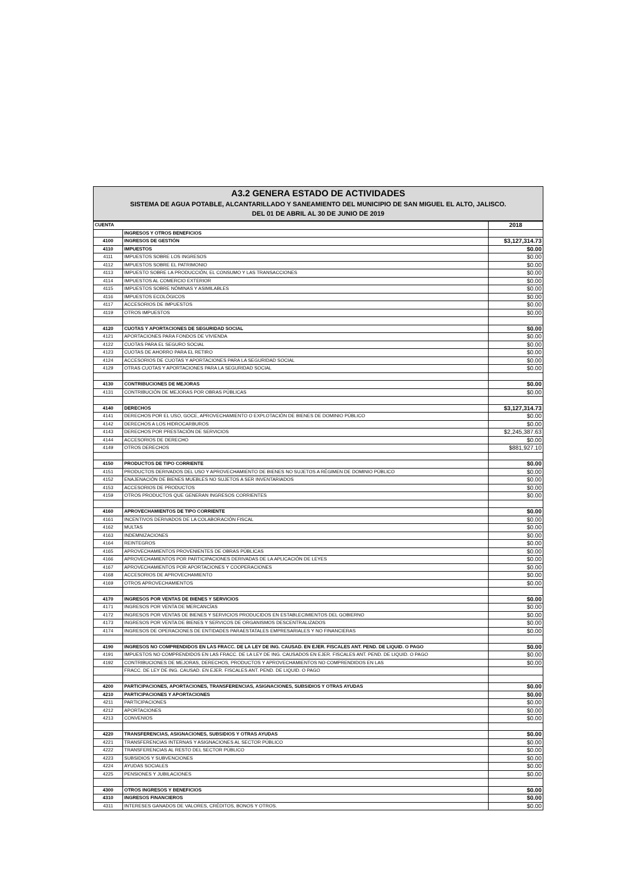A3.2 GENERA ESTADO DE ACTIVIDADES
SISTEMA DE AGUA POTABLE, ALCANTARILLADO Y SANEAMIENTO DEL MUNICIPIO DE SAN MIGUEL EL ALTO, JALISCO.
DEL 01 DE ABRIL AL 30 DE JUNIO DE 2019
| CUENTA | | 2018 |
| --- | --- | --- |
| | INGRESOS Y OTROS BENEFICIOS | |
| 4100 | INGRESOS DE GESTIÓN | $3,127,314.73 |
| 4110 | IMPUESTOS | $0.00 |
| 4111 | IMPUESTOS SOBRE LOS INGRESOS | $0.00 |
| 4112 | IMPUESTOS SOBRE EL PATRIMONIO | $0.00 |
| 4113 | IMPUESTO SOBRE LA PRODUCCIÓN, EL CONSUMO Y LAS TRANSACCIONES | $0.00 |
| 4114 | IMPUESTOS AL COMERCIO EXTERIOR | $0.00 |
| 4115 | IMPUESTOS SOBRE NÓMINAS Y ASIMILABLES | $0.00 |
| 4116 | IMPUESTOS ECOLÓGICOS | $0.00 |
| 4117 | ACCESORIOS DE IMPUESTOS | $0.00 |
| 4119 | OTROS IMPUESTOS | $0.00 |
| 4120 | CUOTAS Y APORTACIONES DE SEGURIDAD SOCIAL | $0.00 |
| 4121 | APORTACIONES PARA FONDOS DE VIVIENDA | $0.00 |
| 4122 | CUOTAS PARA EL SEGURO SOCIAL | $0.00 |
| 4123 | CUOTAS DE AHORRO PARA EL RETIRO | $0.00 |
| 4124 | ACCESORIOS DE CUOTAS Y APORTACIONES PARA LA SEGURIDAD SOCIAL | $0.00 |
| 4129 | OTRAS CUOTAS Y APORTACIONES PARA LA SEGURIDAD SOCIAL | $0.00 |
| 4130 | CONTRIBUCIONES DE MEJORAS | $0.00 |
| 4131 | CONTRIBUCIÓN DE MEJORAS POR OBRAS PÚBLICAS | $0.00 |
| 4140 | DERECHOS | $3,127,314.73 |
| 4141 | DERECHOS POR EL USO, GOCE, APROVECHAMIENTO O EXPLOTACIÓN DE BIENES DE DOMINIO PÚBLICO | $0.00 |
| 4142 | DERECHOS A LOS HIDROCARBUROS | $0.00 |
| 4143 | DERECHOS POR PRESTACIÓN DE SERVICIOS | $2,245,387.63 |
| 4144 | ACCESORIOS DE DERECHO | $0.00 |
| 4149 | OTROS DERECHOS | $881,927.10 |
| 4150 | PRODUCTOS DE TIPO CORRIENTE | $0.00 |
| 4151 | PRODUCTOS DERIVADOS DEL USO Y APROVECHAMIENTO DE BIENES NO SUJETOS A RÉGIMEN DE DOMINIO PÚBLICO | $0.00 |
| 4152 | ENAJENACIÓN DE BIENES MUEBLES NO SUJETOS A SER INVENTARIADOS | $0.00 |
| 4153 | ACCESORIOS DE PRODUCTOS | $0.00 |
| 4159 | OTROS PRODUCTOS QUE GENERAN INGRESOS CORRIENTES | $0.00 |
| 4160 | APROVECHAMIENTOS DE TIPO CORRIENTE | $0.00 |
| 4161 | INCENTIVOS DERIVADOS DE LA COLABORACIÓN FISCAL | $0.00 |
| 4162 | MULTAS | $0.00 |
| 4163 | INDEMNIZACIONES | $0.00 |
| 4164 | REINTEGROS | $0.00 |
| 4165 | APROVECHAMIENTOS PROVENIENTES DE OBRAS PÚBLICAS | $0.00 |
| 4166 | APROVECHAMIENTOS POR PARTICIPACIONES DERIVADAS DE LA APLICACIÓN DE LEYES | $0.00 |
| 4167 | APROVECHAMIENTOS POR APORTACIONES Y COOPERACIONES | $0.00 |
| 4168 | ACCESORIOS DE APROVECHAMIENTO | $0.00 |
| 4169 | OTROS APROVECHAMIENTOS | $0.00 |
| 4170 | INGRESOS POR VENTAS DE BIENES Y SERVICIOS | $0.00 |
| 4171 | INGRESOS POR VENTA DE MERCANCÍAS | $0.00 |
| 4172 | INGRESOS POR VENTAS DE BIENES Y SERVICIOS PRODUCIDOS EN ESTABLECIMIENTOS DEL GOBIERNO | $0.00 |
| 4173 | INGRESOS POR VENTA DE BIENES Y SERVICOS DE ORGANISMOS DESCENTRALIZADOS | $0.00 |
| 4174 | INGRESOS DE OPERACIONES DE ENTIDADES PARAESTATALES EMPRESARIALES Y NO FINANCIERAS | $0.00 |
| 4190 | INGRESOS NO COMPRENDIDOS EN LAS FRACC. DE LA LEY DE ING. CAUSAD. EN EJER. FISCALES ANT. PEND. DE LIQUID. O PAGO | $0.00 |
| 4191 | IMPUESTOS NO COMPRENDIDOS EN LAS FRACC. DE LA LEY DE ING. CAUSADOS EN EJER. FISCALES ANT. PEND. DE LIQUID. O PAGO | $0.00 |
| 4192 | CONTRIBUCIONES DE MEJORAS, DERECHOS, PRODUCTOS Y APROVECHAMIENTOS NO COMPRENDIDOS EN LAS | $0.00 |
| | FRACC. DE LEY DE ING. CAUSAD. EN EJER. FISCALES ANT. PEND. DE LIQUID. O PAGO | |
| 4200 | PARTICIPACIONES, APORTACIONES, TRANSFERENCIAS, ASIGNACIONES, SUBSIDIOS Y OTRAS AYUDAS | $0.00 |
| 4210 | PARTICIPACIONES Y APORTACIONES | $0.00 |
| 4211 | PARTICIPACIONES | $0.00 |
| 4212 | APORTACIONES | $0.00 |
| 4213 | CONVENIOS | $0.00 |
| 4220 | TRANSFERENCIAS, ASIGNACIONES, SUBSIDIOS Y OTRAS AYUDAS | $0.00 |
| 4221 | TRANSFERENCIAS INTERNAS Y ASIGNACIONES AL SECTOR PÚBLICO | $0.00 |
| 4222 | TRANSFERENCIAS AL RESTO DEL SECTOR PÚBLICO | $0.00 |
| 4223 | SUBSIDIOS Y SUBVENCIONES | $0.00 |
| 4224 | AYUDAS SOCIALES | $0.00 |
| 4225 | PENSIONES Y JUBILACIONES | $0.00 |
| 4300 | OTROS INGRESOS Y BENEFICIOS | $0.00 |
| 4310 | INGRESOS FINANCIEROS | $0.00 |
| 4311 | INTERESES GANADOS DE VALORES, CRÉDITOS, BONOS Y OTROS. | $0.00 |